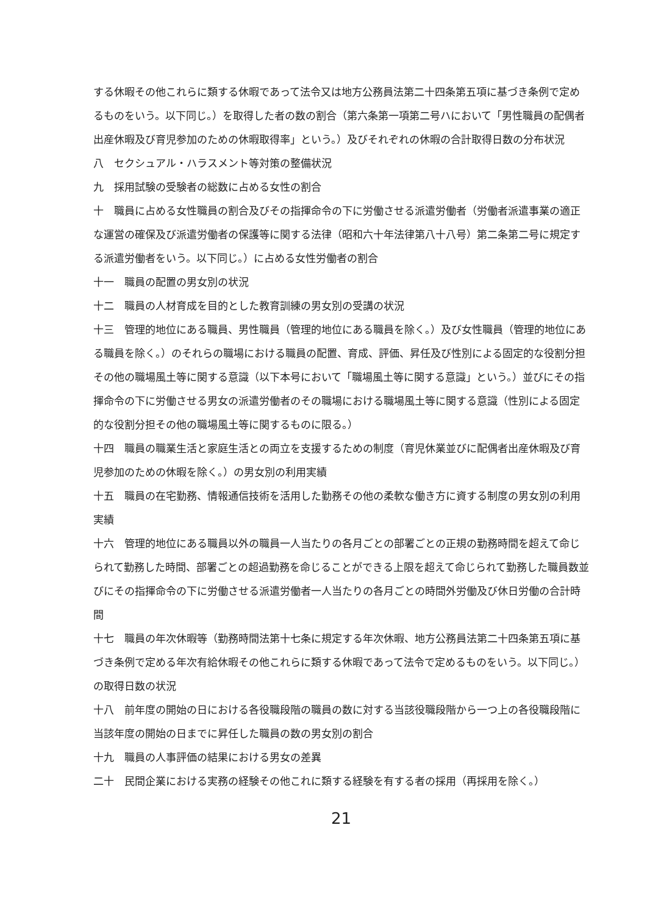する休暇その他これらに類する休暇であって法令又は地方公務員法第二十四条第五項に基づき条例で定めるものをいう。以下同じ。）を取得した者の数の割合（第六条第一項第二号ハにおいて「男性職員の配偶者出産休暇及び育児参加のための休暇取得率」という。）及びそれぞれの休暇の合計取得日数の分布状況
八　セクシュアル・ハラスメント等対策の整備状況
九　採用試験の受験者の総数に占める女性の割合
十　職員に占める女性職員の割合及びその指揮命令の下に労働させる派遣労働者（労働者派遣事業の適正な運営の確保及び派遣労働者の保護等に関する法律（昭和六十年法律第八十八号）第二条第二号に規定する派遣労働者をいう。以下同じ。）に占める女性労働者の割合
十一　職員の配置の男女別の状況
十二　職員の人材育成を目的とした教育訓練の男女別の受講の状況
十三　管理的地位にある職員、男性職員（管理的地位にある職員を除く。）及び女性職員（管理的地位にある職員を除く。）のそれらの職場における職員の配置、育成、評価、昇任及び性別による固定的な役割分担その他の職場風土等に関する意識（以下本号において「職場風土等に関する意識」という。）並びにその指揮命令の下に労働させる男女の派遣労働者のその職場における職場風土等に関する意識（性別による固定的な役割分担その他の職場風土等に関するものに限る。）
十四　職員の職業生活と家庭生活との両立を支援するための制度（育児休業並びに配偶者出産休暇及び育児参加のための休暇を除く。）の男女別の利用実績
十五　職員の在宅勤務、情報通信技術を活用した勤務その他の柔軟な働き方に資する制度の男女別の利用実績
十六　管理的地位にある職員以外の職員一人当たりの各月ごとの部署ごとの正規の勤務時間を超えて命じられて勤務した時間、部署ごとの超過勤務を命じることができる上限を超えて命じられて勤務した職員数並びにその指揮命令の下に労働させる派遣労働者一人当たりの各月ごとの時間外労働及び休日労働の合計時間
十七　職員の年次休暇等（勤務時間法第十七条に規定する年次休暇、地方公務員法第二十四条第五項に基づき条例で定める年次有給休暇その他これらに類する休暇であって法令で定めるものをいう。以下同じ。）の取得日数の状況
十八　前年度の開始の日における各役職段階の職員の数に対する当該役職段階から一つ上の各役職段階に当該年度の開始の日までに昇任した職員の数の男女別の割合
十九　職員の人事評価の結果における男女の差異
二十　民間企業における実務の経験その他これに類する経験を有する者の採用（再採用を除く。）
21